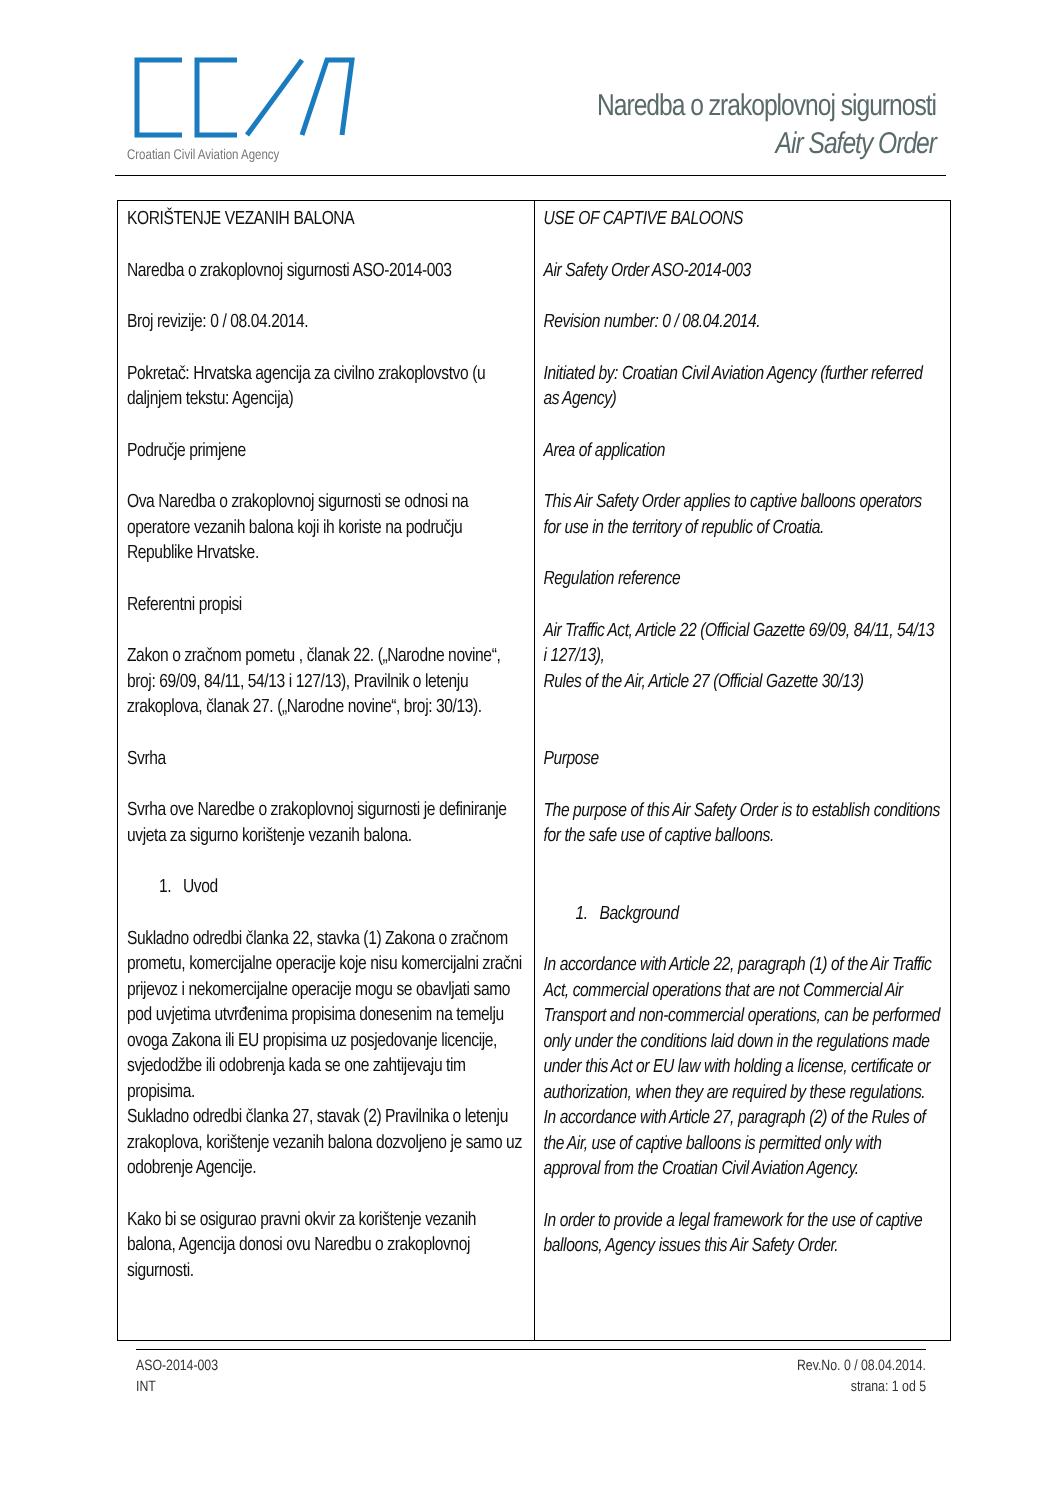Croatian Civil Aviation Agency
Naredba o zrakoplovnoj sigurnosti
Air Safety Order
| KORIŠTENJE VEZANIH BALONA Naredba o zrakoplovnoj sigurnosti ASO-2014-003 Broj revizije: 0 / 08.04.2014. Pokretač: Hrvatska agencija za civilno zrakoplovstvo (u daljnjem tekstu: Agencija) Područje primjene Ova Naredba o zrakoplovnoj sigurnosti se odnosi na operatore vezanih balona koji ih koriste na području Republike Hrvatske. Referentni propisi Zakon o zračnom pometu , članak 22. („Narodne novine“, broj: 69/09, 84/11, 54/13 i 127/13), Pravilnik o letenju zrakoplova, članak 27. („Narodne novine“, broj: 30/13). Svrha Svrha ove Naredbe o zrakoplovnoj sigurnosti je definiranje uvjeta za sigurno korištenje vezanih balona. 1. Uvod Sukladno odredbi članka 22, stavka (1) Zakona o zračnom prometu, komercijalne operacije koje nisu komercijalni zračni prijevoz i nekomercijalne operacije mogu se obavljati samo pod uvjetima utvrđenima propisima donesenim na temelju ovoga Zakona ili EU propisima uz posjedovanje licencije, svjedodžbe ili odobrenja kada se one zahtijevaju tim propisima. Sukladno odredbi članka 27, stavak (2) Pravilnika o letenju zrakoplova, korištenje vezanih balona dozvoljeno je samo uz odobrenje Agencije. Kako bi se osigurao pravni okvir za korištenje vezanih balona, Agencija donosi ovu Naredbu o zrakoplovnoj sigurnosti. | USE OF CAPTIVE BALOONS Air Safety Order ASO-2014-003 Revision number: 0 / 08.04.2014. Initiated by: Croatian Civil Aviation Agency (further referred as Agency) Area of application This Air Safety Order applies to captive balloons operators for use in the territory of republic of Croatia. Regulation reference Air Traffic Act, Article 22 (Official Gazette 69/09, 84/11, 54/13 i 127/13), Rules of the Air, Article 27 (Official Gazette 30/13) Purpose The purpose of this Air Safety Order is to establish conditions for the safe use of captive balloons. 1. Background In accordance with Article 22, paragraph (1) of the Air Traffic Act, commercial operations that are not Commercial Air Transport and non-commercial operations, can be performed only under the conditions laid down in the regulations made under this Act or EU law with holding a license, certificate or authorization, when they are required by these regulations. In accordance with Article 27, paragraph (2) of the Rules of the Air, use of captive balloons is permitted only with approval from the Croatian Civil Aviation Agency. In order to provide a legal framework for the use of captive balloons, Agency issues this Air Safety Order. |
ASO-2014-003
INT
Rev.No. 0 / 08.04.2014.
strana: 1 od 5